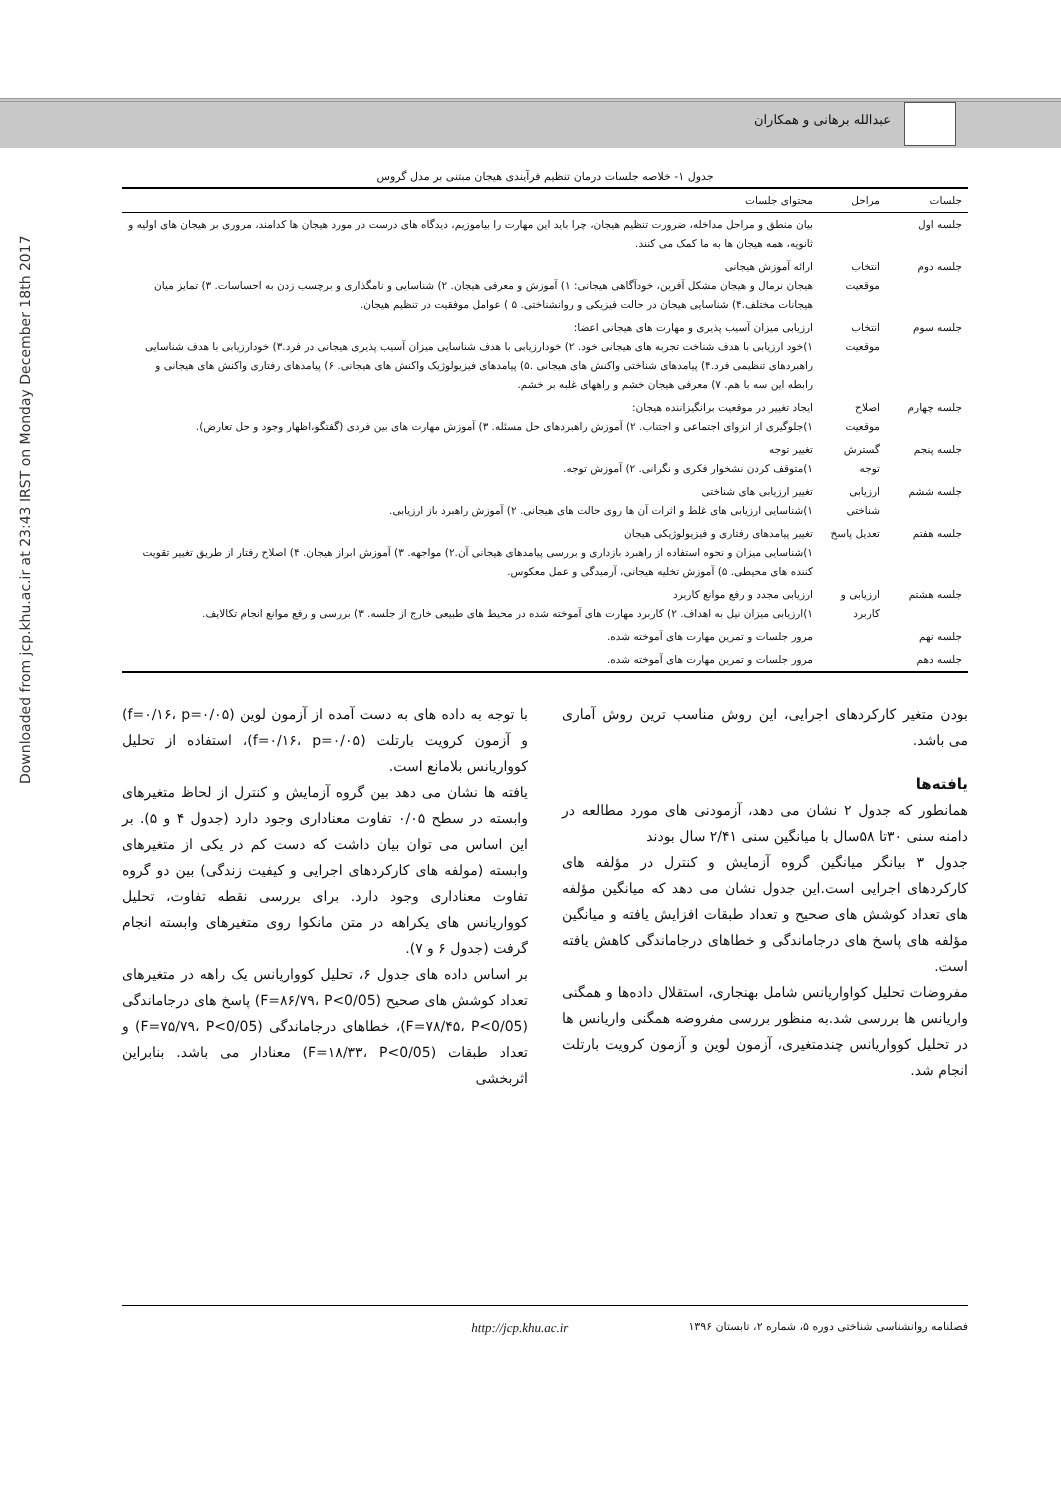عبدالله برهانی و همکاران
Downloaded from jcp.khu.ac.ir at 23:43 IRST on Monday December 18th 2017
جدول ۱- خلاصه جلسات درمان تنظیم فرآیندی هیجان مبتنی بر مدل گروس
| جلسات | مراحل | محتوای جلسات |
| --- | --- | --- |
| جلسه اول | | بیان منطق و مراحل مداخله، ضرورت تنظیم هیجان، چرا باید این مهارت را بیاموزیم، دیدگاه های درست در مورد هیجان ها کدامند، مروری بر هیجان های اولیه و ثانویه، همه هیجان ها به ما کمک می کنند. |
| جلسه دوم | انتخاب موقعیت | ارائه آموزش هیجانی هیجان نرمال و هیجان مشکل آفرین، خودآگاهی هیجانی: ۱) آموزش و معرفی هیجان. ۲) شناسایی و نامگذاری و برچسب زدن به احساسات. ۳) تمایز میان هیجانات مختلف.۴) شناسایی هیجان در حالت فیزیکی و روانشناختی. ۵ ) عوامل موفقیت در تنظیم هیجان. |
| جلسه سوم | انتخاب موقعیت | ارزیابی میزان آسیب پذیری و مهارت های هیجانی اعضا: ۱)خود ارزیابی با هدف شناخت تجربه های هیجانی خود. ۲) خودارزیابی با هدف شناسایی میزان آسیب پذیری هیجانی در فرد.۳) خودارزیابی با هدف شناسایی راهبردهای تنظیمی فرد.۴) پیامدهای شناختی واکنش های هیجانی .۵) پیامدهای فیزیولوژیک واکنش های هیجانی. ۶) پیامدهای رفتاری واکنش های هیجانی و رابطه این سه با هم. ۷) معرفی هیجان خشم و راههای غلبه بر خشم. |
| جلسه چهارم | اصلاح موقعیت | ایجاد تغییر در موقعیت برانگیزاننده هیجان: ۱)جلوگیری از انزوای اجتماعی و اجتناب. ۲) آموزش راهبردهای حل مسئله. ۳) آموزش مهارت های بین فردی (گفتگو،اظهار وجود و حل تعارض). |
| جلسه پنجم | گسترش توجه | تغییر توجه ۱)متوقف کردن نشخوار فکری و نگرانی. ۲) آموزش توجه. |
| جلسه ششم | ارزیابی شناختی | تغییر ارزیابی های شناختی ۱)شناسایی ارزیابی های غلط و اثرات آن ها روی حالت های هیجانی. ۲) آموزش راهبرد باز ارزیابی. |
| جلسه هفتم | تعدیل پاسخ | تغییر پیامدهای رفتاری و فیزیولوژیکی هیجان ۱)شناسایی میزان و نحوه استفاده از راهبرد بازداری و بررسی پیامدهای هیجانی آن.۲) مواجهه. ۳) آموزش ابراز هیجان. ۴) اصلاح رفتار از طریق تغییر تقویت کننده های محیطی. ۵) آموزش تخلیه هیجانی، آرمیدگی و عمل معکوس. |
| جلسه هشتم | ارزیابی و کاربرد | ارزیابی مجدد و رفع موانع کاربرد ۱)ارزیابی میزان نیل به اهداف. ۲) کاربرد مهارت های آموخته شده در محیط های طبیعی خارج از جلسه. ۳) بررسی و رفع موانع انجام تکالایف. |
| جلسه نهم | | مرور جلسات و تمرین مهارت های آموخته شده. |
| جلسه دهم | | مرور جلسات و تمرین مهارت های آموخته شده. |
بودن متغیر کارکردهای اجرایی، این روش مناسب ترین روش آماری می باشد.
یافته‌ها
همانطور که جدول ۲ نشان می دهد، آزمودنی های مورد مطالعه در دامنه سنی ۳۰تا ۵۸سال با میانگین سنی ۲/۴۱ سال بودند
جدول ۳ بیانگر میانگین گروه آزمایش و کنترل در مؤلفه های کارکردهای اجرایی است.این جدول نشان می دهد که میانگین مؤلفه های تعداد کوشش های صحیح و تعداد طبقات افزایش یافته و میانگین مؤلفه های پاسخ های درجاماندگی و خطاهای درجاماندگی کاهش یافته است.
مفروضات تحلیل کواواریانس شامل بهنجاری، استقلال داده‌ها و همگنی واریانس ها بررسی شد.به منظور بررسی مفروضه همگنی واریانس ها در تحلیل کوواریانس چندمتغیری، آزمون لوین و آزمون کرویت بارتلت انجام شد.
با توجه به داده های به دست آمده از آزمون لوین (f=۰/۱۶، p=۰/۰۵) و آزمون کرویت بارتلت (f=۰/۱۶، p=۰/۰۵)، استفاده از تحلیل کوواریانس بلامانع است.
یافته ها نشان می دهد بین گروه آزمایش و کنترل از لحاظ متغیرهای وابسته در سطح ۰/۰۵ تفاوت معناداری وجود دارد (جدول ۴ و ۵). بر این اساس می توان بیان داشت که دست کم در یکی از متغیرهای وابسته (مولفه های کارکردهای اجرایی و کیفیت زندگی) بین دو گروه تفاوت معناداری وجود دارد. برای بررسی نقطه تفاوت، تحلیل کوواریانس های یکراهه در متن مانکوا روی متغیرهای وابسته انجام گرفت (جدول ۶ و ۷).
بر اساس داده های جدول ۶، تحلیل کوواریانس یک راهه در متغیرهای تعداد کوشش های صحیح (F=۸۶/۷۹، P<0/05) پاسخ های درجاماندگی (F=۷۸/۴۵، P<0/05)، خطاهای درجاماندگی (F=۷۵/۷۹، P<0/05) و تعداد طبقات (F=۱۸/۳۳، P<0/05) معنادار می باشد. بنابراین اثربخشی
فصلنامه روانشناسی شناختی دوره ۵، شماره ۲، تابستان ۱۳۹۶ http://jcp.khu.ac.ir